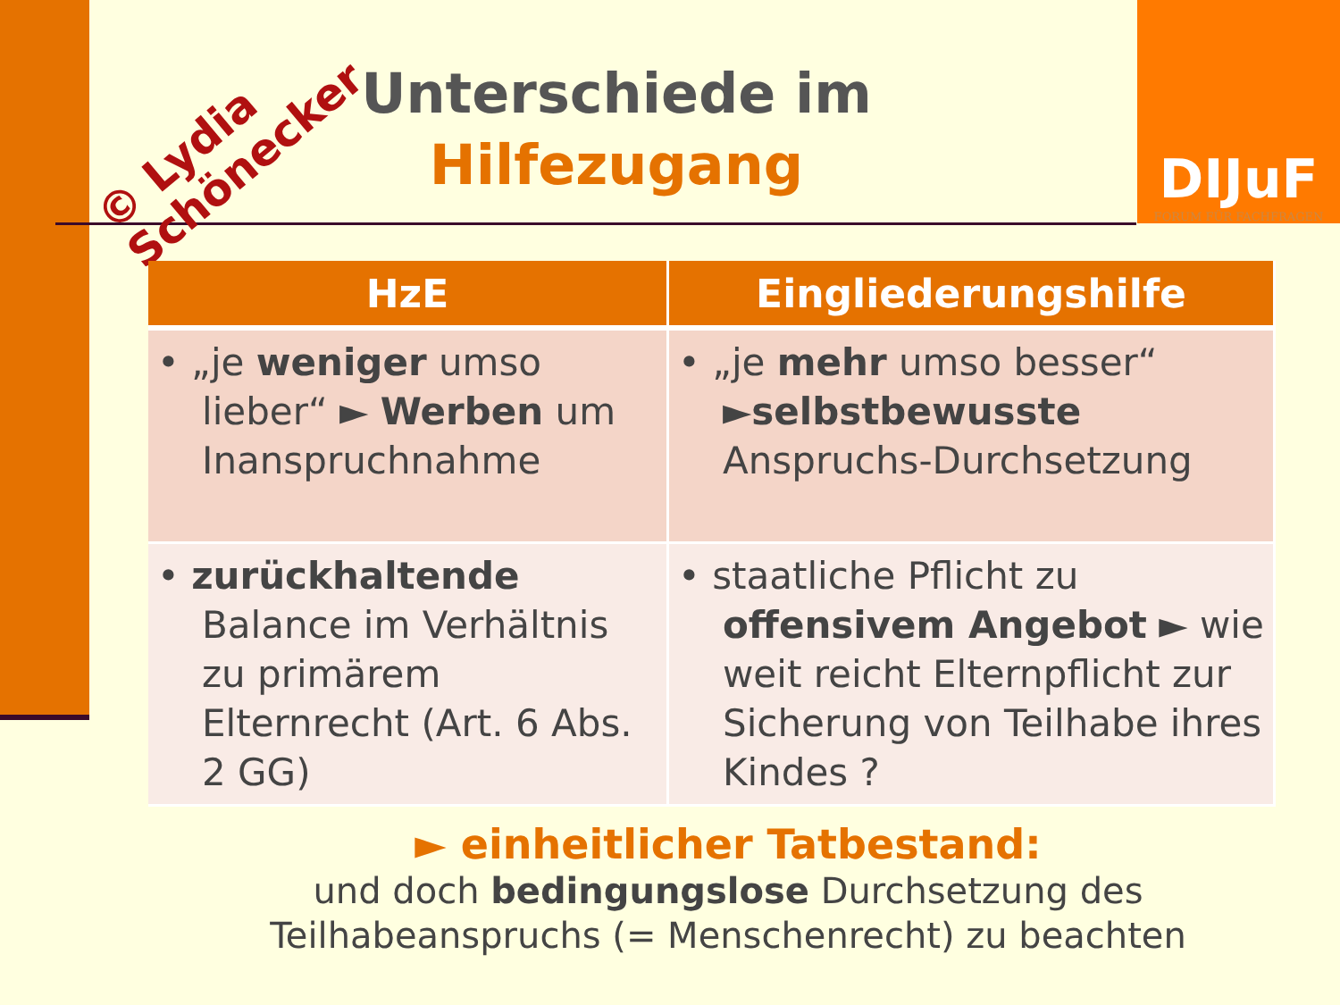© Lydia
Schönecker
DIJuF
FORUM FÜR FACHFRAGEN
Unterschiede im
Hilfezugang
| HzE | Eingliederungshilfe |
| --- | --- |
| • „je weniger umso lieber“ ► Werben um Inanspruchnahme | • „je mehr umso besser“ ► selbstbewusste Anspruchs-Durchsetzung |
| • zurückhaltende Balance im Verhältnis zu primärem Elternrecht (Art. 6 Abs. 2 GG) | • staatliche Pflicht zu offensivem Angebot ► wie weit reicht Elternpflicht zur Sicherung von Teilhabe ihres Kindes ? |
► einheitlicher Tatbestand:
und doch bedingungslose Durchsetzung des Teilhabeanspruchs (= Menschenrecht) zu beachten